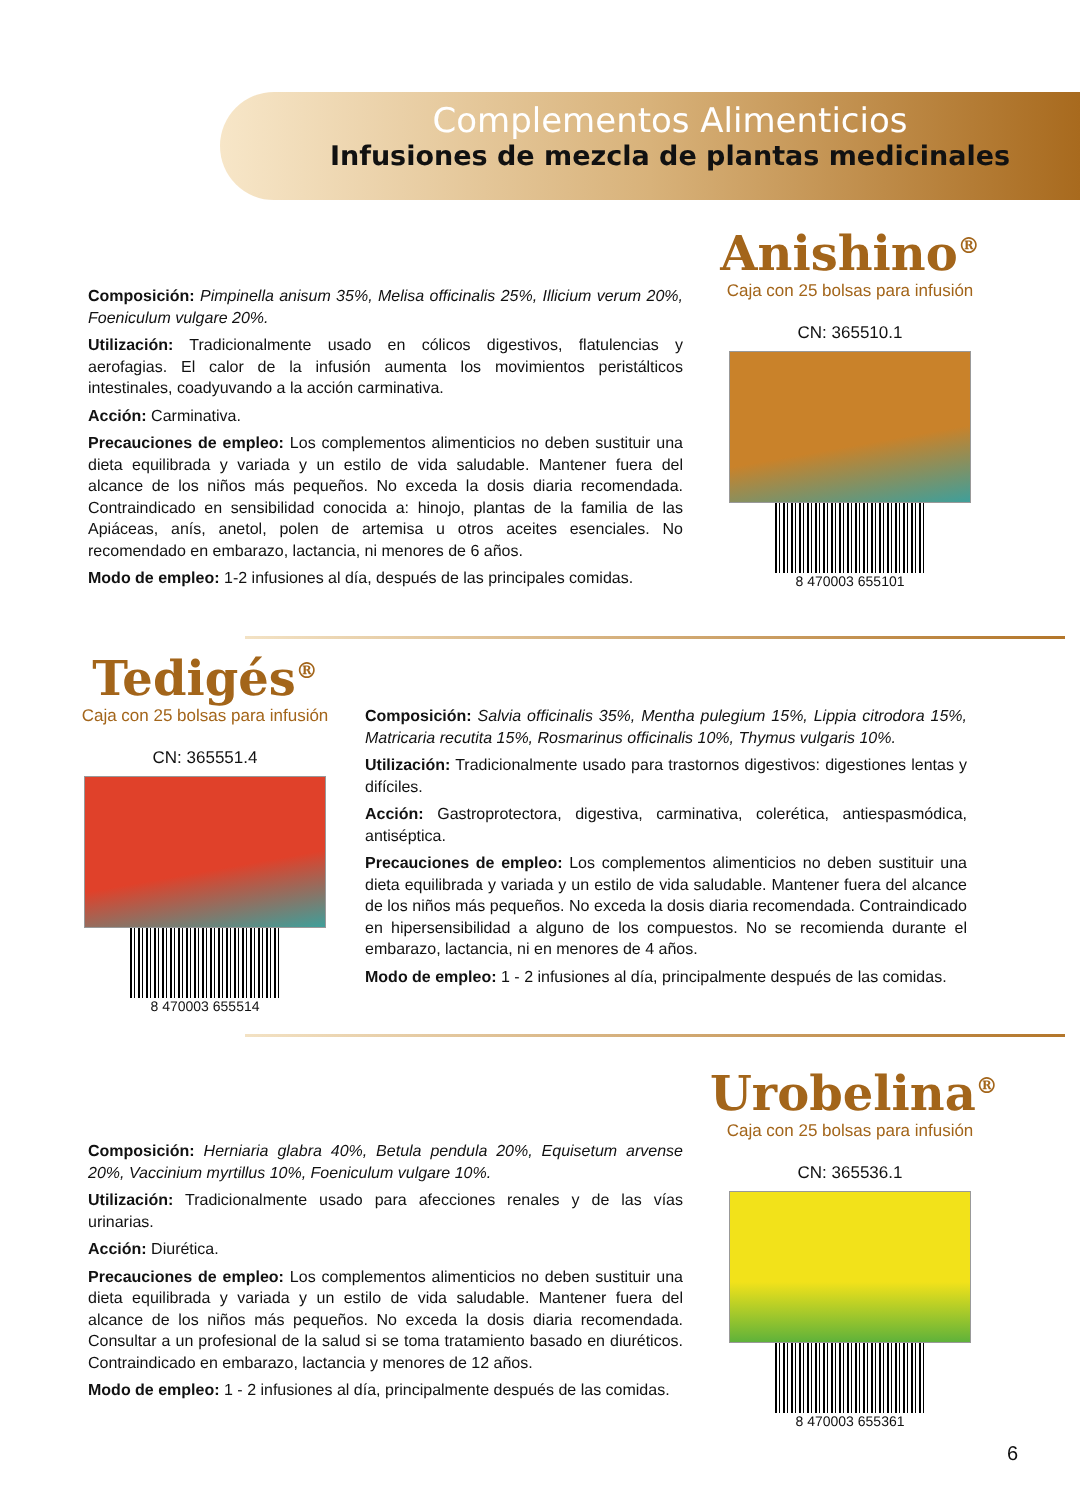Complementos Alimenticios
Infusiones de mezcla de plantas medicinales
Composición: Pimpinella anisum 35%, Melisa officinalis 25%, Illicium verum 20%, Foeniculum vulgare 20%.
Utilización: Tradicionalmente usado en cólicos digestivos, flatulencias y aerofagias. El calor de la infusión aumenta los movimientos peristálticos intestinales, coadyuvando a la acción carminativa.
Acción: Carminativa.
Precauciones de empleo: Los complementos alimenticios no deben sustituir una dieta equilibrada y variada y un estilo de vida saludable. Mantener fuera del alcance de los niños más pequeños. No exceda la dosis diaria recomendada. Contraindicado en sensibilidad conocida a: hinojo, plantas de la familia de las Apiáceas, anís, anetol, polen de artemisa u otros aceites esenciales. No recomendado en embarazo, lactancia, ni menores de 6 años.
Modo de empleo: 1-2 infusiones al día, después de las principales comidas.
Anishino<sup>®</sup>
Caja con 25 bolsas para infusión
CN: 365510.1
8 470003 655101
Tedigés<sup>®</sup>
Caja con 25 bolsas para infusión
CN: 365551.4
8 470003 655514
Composición: Salvia officinalis 35%, Mentha pulegium 15%, Lippia citrodora 15%, Matricaria recutita 15%, Rosmarinus officinalis 10%, Thymus vulgaris 10%.
Utilización: Tradicionalmente usado para trastornos digestivos: digestiones lentas y difíciles.
Acción: Gastroprotectora, digestiva, carminativa, colerética, antiespasmódica, antiséptica.
Precauciones de empleo: Los complementos alimenticios no deben sustituir una dieta equilibrada y variada y un estilo de vida saludable. Mantener fuera del alcance de los niños más pequeños. No exceda la dosis diaria recomendada. Contraindicado en hipersensibilidad a alguno de los compuestos. No se recomienda durante el embarazo, lactancia, ni en menores de 4 años.
Modo de empleo: 1 - 2 infusiones al día, principalmente después de las comidas.
Urobelina<sup>®</sup>
Caja con 25 bolsas para infusión
CN: 365536.1
8 470003 655361
Composición: Herniaria glabra 40%, Betula pendula 20%, Equisetum arvense 20%, Vaccinium myrtillus 10%, Foeniculum vulgare 10%.
Utilización: Tradicionalmente usado para afecciones renales y de las vías urinarias.
Acción: Diurética.
Precauciones de empleo: Los complementos alimenticios no deben sustituir una dieta equilibrada y variada y un estilo de vida saludable. Mantener fuera del alcance de los niños más pequeños. No exceda la dosis diaria recomendada. Consultar a un profesional de la salud si se toma tratamiento basado en diuréticos. Contraindicado en embarazo, lactancia y menores de 12 años.
Modo de empleo: 1 - 2 infusiones al día, principalmente después de las comidas.
6